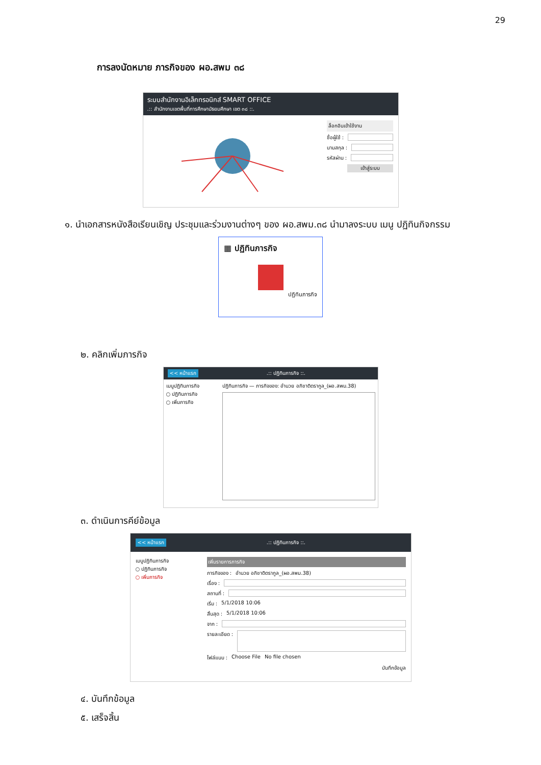29
การลงนัดหมาย ภารกิจของ ผอ.สพม ๓๘
ระบบสำนักงานอิเล็กทรอนิกส์ SMART OFFICE
.:: สำนักงานเขตพื้นที่การศึกษามัธยมศึกษา เขต ๓๘ ::.
ล็อกอินเข้าใช้งาน
ชื่อผู้ใช้ :
นามสกุล :
รหัสผ่าน :
เข้าสู่ระบบ
๑. นำเอกสารหนังสือเรียนเชิญ ประชุมและร่วมงานต่างๆ ของ ผอ.สพม.๓๘ นำมาลงระบบ เมนู ปฏิทินกิจกรรม
▦ ปฏิทินภารกิจ
ปฏิทินภารกิจ
๒. คลิกเพิ่มภารกิจ
<< หน้าแรก.:: ปฏิทินภารกิจ ::.
เมนูปฏิทินภารกิจ
○ ปฏิทินภารกิจ
○ เพิ่มภารกิจ
ปฏิทินภารกิจ — ภารกิจของ: อำนวย อภิชาติตรากูล_(ผอ.สพม.38)
๓. ดำเนินการคีย์ข้อมูล
<< หน้าแรก.:: ปฏิทินภารกิจ ::.
เมนูปฏิทินภารกิจ
○ ปฏิทินภารกิจ
○ เพิ่มภารกิจ
เพิ่มรายการภารกิจ
ภารกิจของ : อำนวย อภิชาติตรากูล_(ผอ.สพม.38)
เรื่อง :
สถานที่ :
เริ่ม : 5/1/2018 10:06
สิ้นสุด : 5/1/2018 10:06
จาก :
รายละเอียด :
ไฟล์แนบ : Choose File No file chosen
บันทึกข้อมูล
๔. บันทึกข้อมูล
๕. เสร็จสิ้น